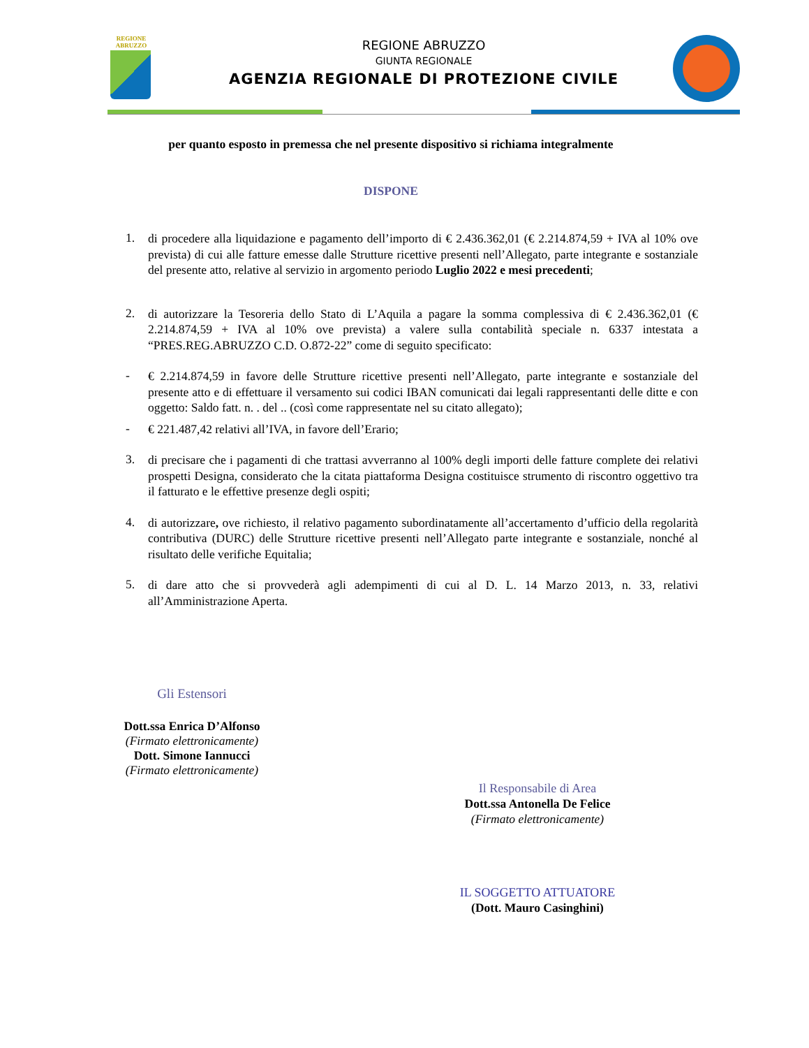REGIONE
ABRUZZO
REGIONE ABRUZZO
GIUNTA REGIONALE
AGENZIA REGIONALE DI PROTEZIONE CIVILE
per quanto esposto in premessa che nel presente dispositivo si richiama integralmente
DISPONE
1.
di procedere alla liquidazione e pagamento dell’importo di € 2.436.362,01 (€ 2.214.874,59 + IVA al 10% ove prevista) di cui alle fatture emesse dalle Strutture ricettive presenti nell’Allegato, parte integrante e sostanziale del presente atto, relative al servizio in argomento periodo Luglio 2022 e mesi precedenti;
2.
di autorizzare la Tesoreria dello Stato di L’Aquila a pagare la somma complessiva di € 2.436.362,01 (€ 2.214.874,59 + IVA al 10% ove prevista) a valere sulla contabilità speciale n. 6337 intestata a “PRES.REG.ABRUZZO C.D. O.872-22” come di seguito specificato:
-
€ 2.214.874,59 in favore delle Strutture ricettive presenti nell’Allegato, parte integrante e sostanziale del presente atto e di effettuare il versamento sui codici IBAN comunicati dai legali rappresentanti delle ditte e con oggetto: Saldo fatt. n. . del .. (così come rappresentate nel su citato allegato);
-
€ 221.487,42 relativi all’IVA, in favore dell’Erario;
3.
di precisare che i pagamenti di che trattasi avverranno al 100% degli importi delle fatture complete dei relativi prospetti Designa, considerato che la citata piattaforma Designa costituisce strumento di riscontro oggettivo tra il fatturato e le effettive presenze degli ospiti;
4.
di autorizzare, ove richiesto, il relativo pagamento subordinatamente all’accertamento d’ufficio della regolarità contributiva (DURC) delle Strutture ricettive presenti nell’Allegato parte integrante e sostanziale, nonché al risultato delle verifiche Equitalia;
5.
di dare atto che si provvederà agli adempimenti di cui al D. L. 14 Marzo 2013, n. 33, relativi all’Amministrazione Aperta.
Gli Estensori
Dott.ssa Enrica D’Alfonso
(Firmato elettronicamente)
Dott. Simone Iannucci
(Firmato elettronicamente)
Il Responsabile di Area
Dott.ssa Antonella De Felice
(Firmato elettronicamente)
IL SOGGETTO ATTUATORE
(Dott. Mauro Casinghini)